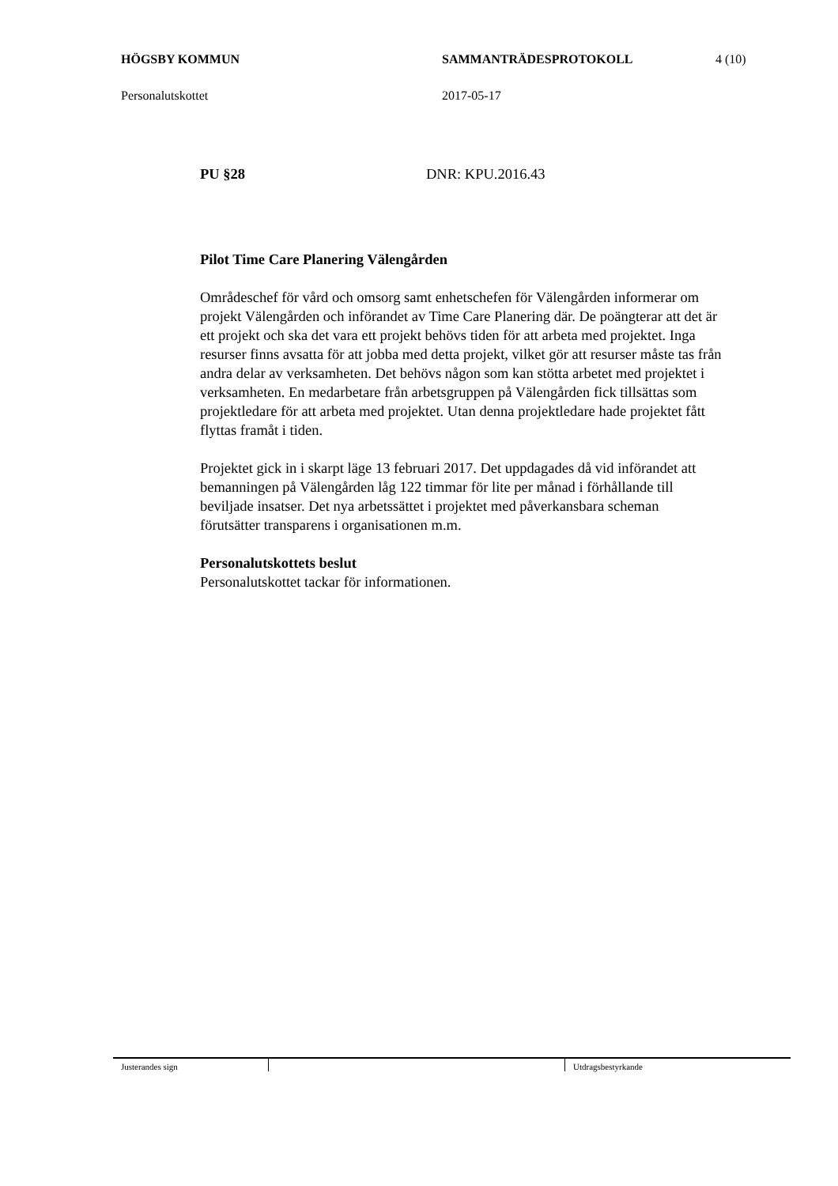HÖGSBY KOMMUN SAMMANTRÄDESPROTOKOLL 4 (10)
Personalutskottet 2017-05-17
PU §28 DNR: KPU.2016.43
Pilot Time Care Planering Välengården
Områdeschef för vård och omsorg samt enhetschefen för Välengården informerar om projekt Välengården och införandet av Time Care Planering där. De poängterar att det är ett projekt och ska det vara ett projekt behövs tiden för att arbeta med projektet. Inga resurser finns avsatta för att jobba med detta projekt, vilket gör att resurser måste tas från andra delar av verksamheten. Det behövs någon som kan stötta arbetet med projektet i verksamheten. En medarbetare från arbetsgruppen på Välengården fick tillsättas som projektledare för att arbeta med projektet. Utan denna projektledare hade projektet fått flyttas framåt i tiden.
Projektet gick in i skarpt läge 13 februari 2017. Det uppdagades då vid införandet att bemanningen på Välengården låg 122 timmar för lite per månad i förhållande till beviljade insatser. Det nya arbetssättet i projektet med påverkansbara scheman förutsätter transparens i organisationen m.m.
Personalutskottets beslut
Personalutskottet tackar för informationen.
Justerandes sign Utdragsbestyrkande